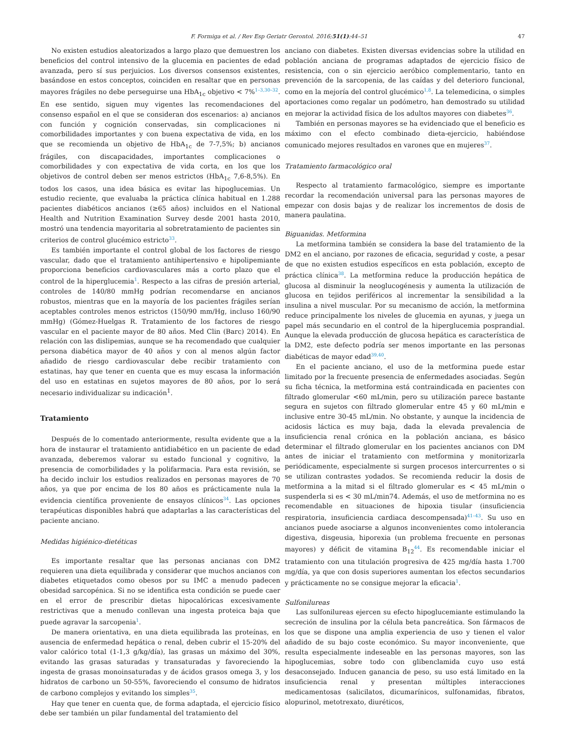F. Formiga et al. / Rev Esp Geriatr Gerontol. 2016;51(1):44–51 47
No existen estudios aleatorizados a largo plazo que demuestren los beneficios del control intensivo de la glucemia en pacientes de edad avanzada, pero sí sus perjuicios. Los diversos consensos existentes, basándose en estos conceptos, coinciden en resaltar que en personas mayores frágiles no debe perseguirse una HbA<sub>1c</sub> objetivo < 7%<sup>1–3,30–32</sup>. En ese sentido, siguen muy vigentes las recomendaciones del consenso español en el que se consideran dos escenarios: a) ancianos con función y cognición conservadas, sin complicaciones ni comorbilidades importantes y con buena expectativa de vida, en los que se recomienda un objetivo de HbA<sub>1c</sub> de 7-7,5%; b) ancianos frágiles, con discapacidades, importantes complicaciones o comorbilidades y con expectativa de vida corta, en los que los objetivos de control deben ser menos estrictos (HbA<sub>1c</sub> 7,6-8,5%). En todos los casos, una idea básica es evitar las hipoglucemias. Un estudio reciente, que evaluaba la práctica clínica habitual en 1.288 pacientes diabéticos ancianos (≥65 años) incluidos en el National Health and Nutrition Examination Survey desde 2001 hasta 2010, mostró una tendencia mayoritaria al sobretratamiento de pacientes sin criterios de control glucémico estricto<sup>33</sup>.
Es también importante el control global de los factores de riesgo vascular, dado que el tratamiento antihipertensivo e hipolipemiante proporciona beneficios cardiovasculares más a corto plazo que el control de la hiperglucemia<sup>1</sup>. Respecto a las cifras de presión arterial, controles de 140/80 mmHg podrían recomendarse en ancianos robustos, mientras que en la mayoría de los pacientes frágiles serían aceptables controles menos estrictos (150/90 mm/Hg, incluso 160/90 mmHg) (Gómez-Huelgas R. Tratamiento de los factores de riesgo vascular en el paciente mayor de 80 años. Med Clin (Barc) 2014). En relación con las dislipemias, aunque se ha recomendado que cualquier persona diabética mayor de 40 años y con al menos algún factor añadido de riesgo cardiovascular debe recibir tratamiento con estatinas, hay que tener en cuenta que es muy escasa la información del uso en estatinas en sujetos mayores de 80 años, por lo será necesario individualizar su indicación<sup>1</sup>.
Tratamiento
Después de lo comentado anteriormente, resulta evidente que a la hora de instaurar el tratamiento antidiabético en un paciente de edad avanzada, deberemos valorar su estado funcional y cognitivo, la presencia de comorbilidades y la polifarmacia. Para esta revisión, se ha decido incluir los estudios realizados en personas mayores de 70 años, ya que por encima de los 80 años es prácticamente nula la evidencia científica proveniente de ensayos clínicos<sup>34</sup>. Las opciones terapéuticas disponibles habrá que adaptarlas a las características del paciente anciano.
Medidas higiénico-dietéticas
Es importante resaltar que las personas ancianas con DM2 requieren una dieta equilibrada y considerar que muchos ancianos con diabetes etiquetados como obesos por su IMC a menudo padecen obesidad sarcopénica. Si no se identifica esta condición se puede caer en el error de prescribir dietas hipocalóricas excesivamente restrictivas que a menudo conllevan una ingesta proteica baja que puede agravar la sarcopenia<sup>1</sup>.
De manera orientativa, en una dieta equilibrada las proteínas, en ausencia de enfermedad hepática o renal, deben cubrir el 15-20% del valor calórico total (1-1,3 g/kg/día), las grasas un máximo del 30%, evitando las grasas saturadas y transaturadas y favoreciendo la ingesta de grasas monoinsaturadas y de ácidos grasos omega 3, y los hidratos de carbono un 50-55%, favoreciendo el consumo de hidratos de carbono complejos y evitando los simples<sup>35</sup>.
Hay que tener en cuenta que, de forma adaptada, el ejercicio físico debe ser también un pilar fundamental del tratamiento del
anciano con diabetes. Existen diversas evidencias sobre la utilidad en población anciana de programas adaptados de ejercicio físico de resistencia, con o sin ejercicio aeróbico complementario, tanto en prevención de la sarcopenia, de las caídas y del deterioro funcional, como en la mejoría del control glucémico<sup>1,8</sup>. La telemedicina, o simples aportaciones como regalar un podómetro, han demostrado su utilidad en mejorar la actividad física de los adultos mayores con diabetes<sup>36</sup>.
También en personas mayores se ha evidenciado que el beneficio es máximo con el efecto combinado dieta-ejercicio, habiéndose comunicado mejores resultados en varones que en mujeres<sup>37</sup>.
Tratamiento farmacológico oral
Respecto al tratamiento farmacológico, siempre es importante recordar la recomendación universal para las personas mayores de empezar con dosis bajas y de realizar los incrementos de dosis de manera paulatina.
Biguanidas. Metformina
La metformina también se considera la base del tratamiento de la DM2 en el anciano, por razones de eficacia, seguridad y coste, a pesar de que no existen estudios específicos en esta población, excepto de práctica clínica<sup>38</sup>. La metformina reduce la producción hepática de glucosa al disminuir la neoglucogénesis y aumenta la utilización de glucosa en tejidos periféricos al incrementar la sensibilidad a la insulina a nivel muscular. Por su mecanismo de acción, la metformina reduce principalmente los niveles de glucemia en ayunas, y juega un papel más secundario en el control de la hiperglucemia posprandial. Aunque la elevada producción de glucosa hepática es característica de la DM2, este defecto podría ser menos importante en las personas diabéticas de mayor edad<sup>39,40</sup>.
En el paciente anciano, el uso de la metformina puede estar limitado por la frecuente presencia de enfermedades asociadas. Según su ficha técnica, la metformina está contraindicada en pacientes con filtrado glomerular <60 mL/min, pero su utilización parece bastante segura en sujetos con filtrado glomerular entre 45 y 60 mL/min e inclusive entre 30-45 mL/min. No obstante, y aunque la incidencia de acidosis láctica es muy baja, dada la elevada prevalencia de insuficiencia renal crónica en la población anciana, es básico determinar el filtrado glomerular en los pacientes ancianos con DM antes de iniciar el tratamiento con metformina y monitorizarla periódicamente, especialmente si surgen procesos intercurrentes o si se utilizan contrastes yodados. Se recomienda reducir la dosis de metformina a la mitad si el filtrado glomerular es < 45 mL/min o suspenderla si es < 30 mL/min74. Además, el uso de metformina no es recomendable en situaciones de hipoxia tisular (insuficiencia respiratoria, insuficiencia cardiaca descompensada)<sup>41–43</sup>. Su uso en ancianos puede asociarse a algunos inconvenientes como intolerancia digestiva, disgeusia, hiporexia (un problema frecuente en personas mayores) y déficit de vitamina B<sub>12</sub><sup>44</sup>. Es recomendable iniciar el tratamiento con una titulación progresiva de 425 mg/día hasta 1.700 mg/día, ya que con dosis superiores aumentan los efectos secundarios y prácticamente no se consigue mejorar la eficacia<sup>1</sup>.
Sulfonilureas
Las sulfonilureas ejercen su efecto hipoglucemiante estimulando la secreción de insulina por la célula beta pancreática. Son fármacos de los que se dispone una amplia experiencia de uso y tienen el valor añadido de su bajo coste económico. Su mayor inconveniente, que resulta especialmente indeseable en las personas mayores, son las hipoglucemias, sobre todo con glibenclamida cuyo uso está desaconsejado. Inducen ganancia de peso, su uso está limitado en la insuficiencia renal y presentan múltiples interacciones medicamentosas (salicilatos, dicumarínicos, sulfonamidas, fibratos, alopurinol, metotrexato, diuréticos,